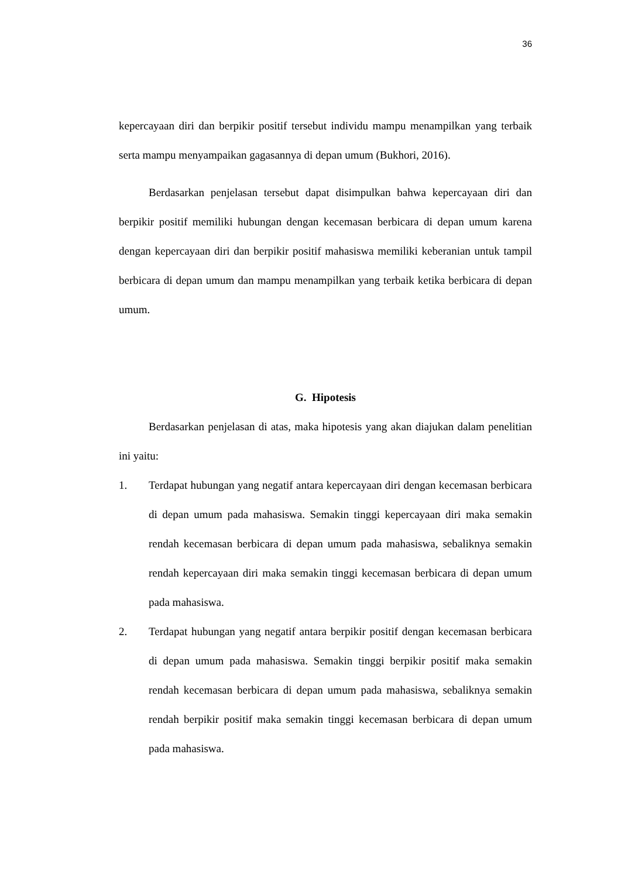36
kepercayaan diri dan berpikir positif tersebut individu mampu menampilkan yang terbaik serta mampu menyampaikan gagasannya di depan umum (Bukhori, 2016).
Berdasarkan penjelasan tersebut dapat disimpulkan bahwa kepercayaan diri dan berpikir positif memiliki hubungan dengan kecemasan berbicara di depan umum karena dengan kepercayaan diri dan berpikir positif mahasiswa memiliki keberanian untuk tampil berbicara di depan umum dan mampu menampilkan yang terbaik ketika berbicara di depan umum.
G. Hipotesis
Berdasarkan penjelasan di atas, maka hipotesis yang akan diajukan dalam penelitian ini yaitu:
1. Terdapat hubungan yang negatif antara kepercayaan diri dengan kecemasan berbicara di depan umum pada mahasiswa. Semakin tinggi kepercayaan diri maka semakin rendah kecemasan berbicara di depan umum pada mahasiswa, sebaliknya semakin rendah kepercayaan diri maka semakin tinggi kecemasan berbicara di depan umum pada mahasiswa.
2. Terdapat hubungan yang negatif antara berpikir positif dengan kecemasan berbicara di depan umum pada mahasiswa. Semakin tinggi berpikir positif maka semakin rendah kecemasan berbicara di depan umum pada mahasiswa, sebaliknya semakin rendah berpikir positif maka semakin tinggi kecemasan berbicara di depan umum pada mahasiswa.